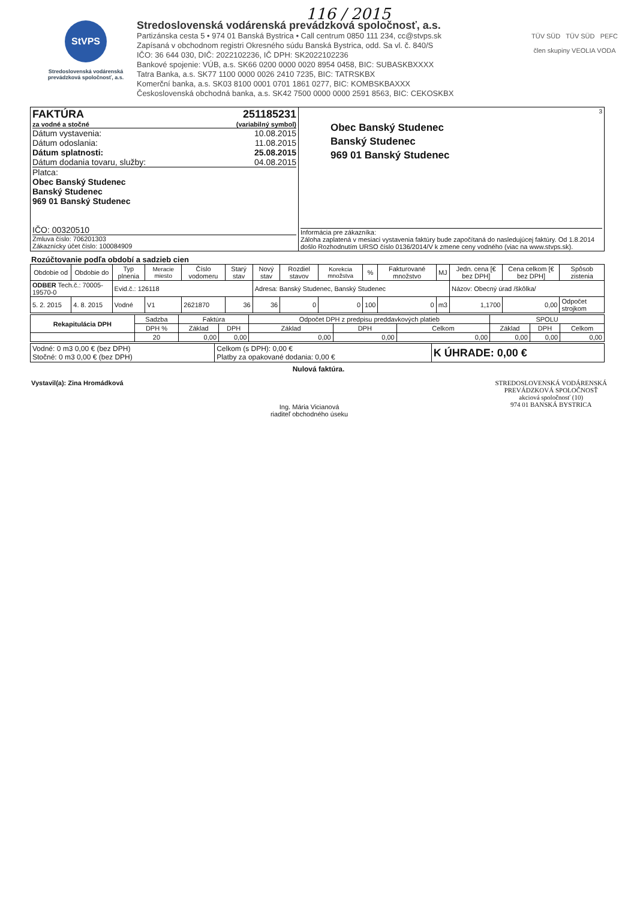116 / 2015
StVPS
Stredoslovenská vodárenská prevádzková spoločnosť, a.s.
Stredoslovenská vodárenská prevádzková spoločnosť, a.s.
Partizánska cesta 5 • 974 01 Banská Bystrica • Call centrum 0850 111 234, cc@stvps.sk
Zapísaná v obchodnom registri Okresného súdu Banská Bystrica, odd. Sa vl. č. 840/S
IČO: 36 644 030, DIČ: 2022102236, IČ DPH: SK2022102236
Bankové spojenie: VÚB, a.s. SK66 0200 0000 0020 8954 0458, BIC: SUBASKBXXXX
Tatra Banka, a.s. SK77 1100 0000 0026 2410 7235, BIC: TATRSKBX
Komerční banka, a.s. SK03 8100 0001 0701 1861 0277, BIC: KOMBSKBAXXX
Československá obchodná banka, a.s. SK42 7500 0000 0000 2591 8563, BIC: CEKOSKBX
TÜV SÜD TÜV SÜD PEFC
člen skupiny VEOLIA VODA
| FAKTÚRA 251185231 za vodné a stočné (variabilný symbol) Dátum vystavenia: 10.08.2015 Dátum odoslania: 11.08.2015 Dátum splatnosti: 25.08.2015 Dátum dodania tovaru, služby: 04.08.2015 Platca: Obec Banský Studenec Banský Studenec 969 01 Banský Studenec IČO: 00320510 Zmluva číslo: 706201303 Zákaznícky účet číslo: 100084909 | 3 Obec Banský Studenec Banský Studenec 969 01 Banský Studenec Informácia pre zákazníka: Záloha zaplatená v mesiaci vystavenia faktúry bude započítaná do nasledujúcej faktúry. Od 1.8.2014 došlo Rozhodnutím URSO číslo 0136/2014/V k zmene ceny vodného (viac na www.stvps.sk). |
Rozúčtovanie podľa období a sadzieb cien
| Obdobie od | Obdobie do | Typ plnenia | Meracie miesto | Číslo vodomeru | Starý stav | Nový stav | Rozdiel stavov | Korekcia množstva | % | Fakturované množstvo | MJ | Jedn. cena [€ bez DPH] | Cena celkom [€ bez DPH] | Spôsob zistenia |
| ODBER Tech.č.: 70005-19570-0 | | Evid.č.: 126118 | | | | Adresa: Banský Studenec, Banský Studenec | | | | | | Názov: Obecný úrad /škôlka/ | | |
| 5. 2. 2015 | 4. 8. 2015 | Vodné | V1 | 2621870 | 36 | 36 | 0 | 0 | 100 | 0 | m3 | 1,1700 | 0,00 | Odpočet strojkom |
| Rekapitulácia DPH | Sadzba | Faktúra | | Odpočet DPH z predpisu preddavkových platieb | | | SPOLU | | |
| | DPH % | Základ | DPH | Základ | DPH | Celkom | Základ | DPH | Celkom |
| | 20 | 0,00 | 0,00 | 0,00 | 0,00 | 0,00 | 0,00 | 0,00 | 0,00 |
| Vodné: 0 m3 0,00 € (bez DPH) Stočné: 0 m3 0,00 € (bez DPH) | Celkom (s DPH): 0,00 € Platby za opakované dodania: 0,00 € | K ÚHRADE: 0,00 € |
Nulová faktúra.
Vystavil(a): Zina Hromádková
Ing. Mária Vicianová
riaditeľ obchodného úseku
STREDOSLOVENSKÁ VODÁRENSKÁ
PREVÁDZKOVÁ SPOLOČNOSŤ
akciová spoločnosť (10)
974 01 BANSKÁ BYSTRICA